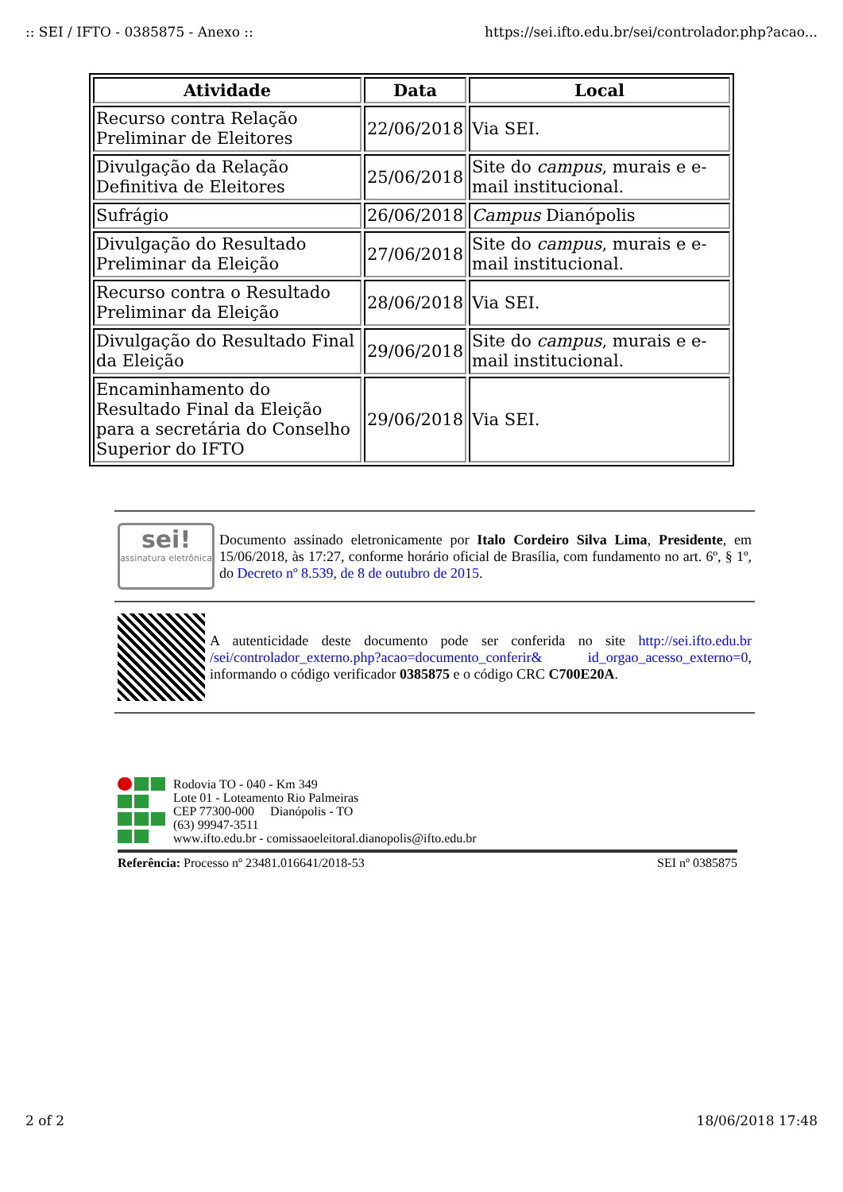:: SEI / IFTO - 0385875 - Anexo :: https://sei.ifto.edu.br/sei/controlador.php?acao...
| Atividade | Data | Local |
| --- | --- | --- |
| Recurso contra Relação Preliminar de Eleitores | 22/06/2018 | Via SEI. |
| Divulgação da Relação Definitiva de Eleitores | 25/06/2018 | Site do campus , murais e e-mail institucional. |
| Sufrágio | 26/06/2018 | Campus Dianópolis |
| Divulgação do Resultado Preliminar da Eleição | 27/06/2018 | Site do campus , murais e e-mail institucional. |
| Recurso contra o Resultado Preliminar da Eleição | 28/06/2018 | Via SEI. |
| Divulgação do Resultado Final da Eleição | 29/06/2018 | Site do campus , murais e e-mail institucional. |
| Encaminhamento do Resultado Final da Eleição para a secretária do Conselho Superior do IFTO | 29/06/2018 | Via SEI. |
sei!
assinatura eletrônica
Documento assinado eletronicamente por Italo Cordeiro Silva Lima, Presidente, em 15/06/2018, às 17:27, conforme horário oficial de Brasília, com fundamento no art. 6º, § 1º, do Decreto nº 8.539, de 8 de outubro de 2015.
A autenticidade deste documento pode ser conferida no site http://sei.ifto.edu.br /sei/controlador_externo.php?acao=documento_conferir& id_orgao_acesso_externo=0, informando o código verificador 0385875 e o código CRC C700E20A.
Rodovia TO - 040 - Km 349
Lote 01 - Loteamento Rio Palmeiras
CEP 77300-000 Dianópolis - TO
(63) 99947-3511
www.ifto.edu.br - comissaoeleitoral.dianopolis@ifto.edu.br
Referência: Processo nº 23481.016641/2018-53 SEI nº 0385875
2 of 2 18/06/2018 17:48